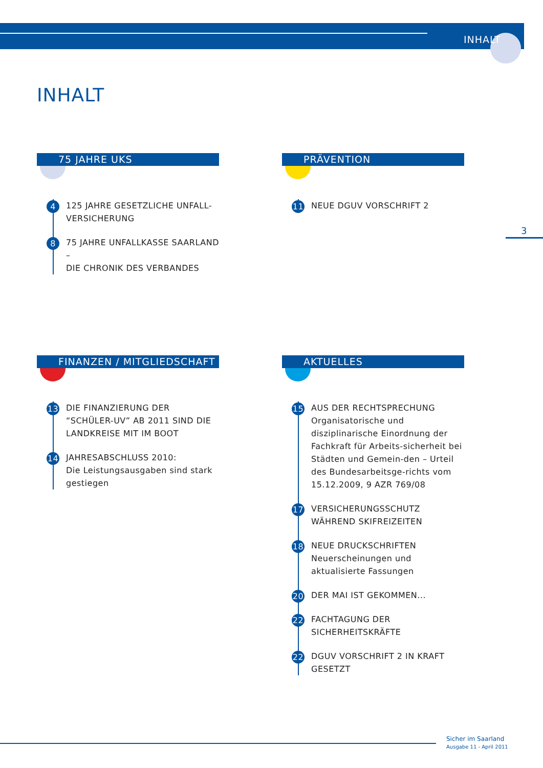INHALT
INHALT
75 JAHRE UKS
4 125 JAHRE GESETZLICHE UNFALL-
VERSICHERUNG
8 75 JAHRE UNFALLKASSE SAARLAND –
DIE CHRONIK DES VERBANDES
PRÄVENTION
11 NEUE DGUV VORSCHRIFT 2
FINANZEN / MITGLIEDSCHAFT
13 DIE FINANZIERUNG DER “SCHÜLER-UV” AB 2011 SIND DIE LANDKREISE MIT IM BOOT
14 JAHRESABSCHLUSS 2010:
Die Leistungsausgaben sind stark gestiegen
AKTUELLES
15 AUS DER RECHTSPRECHUNG
Organisatorische und disziplinarische Einordnung der Fachkraft für Arbeits-sicherheit bei Städten und Gemein-den – Urteil des Bundesarbeitsge-richts vom 15.12.2009, 9 AZR 769/08
17 VERSICHERUNGSSCHUTZ WÄHREND SKIFREIZEITEN
18 NEUE DRUCKSCHRIFTEN
Neuerscheinungen und aktualisierte Fassungen
20 DER MAI IST GEKOMMEN...
22 FACHTAGUNG DER SICHERHEITSKRÄFTE
22 DGUV VORSCHRIFT 2 IN KRAFT GESETZT
3
Sicher im Saarland
Ausgabe 11 - April 2011